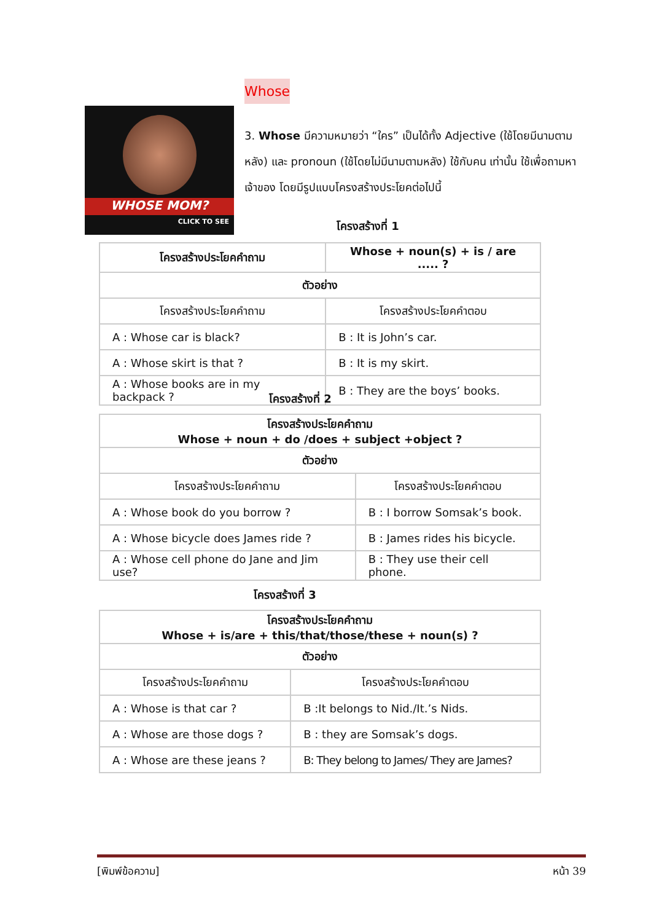Whose
WHOSE MOM?
CLICK TO SEE
3. Whose มีความหมายว่า “ใคร” เป็นได้ทั้ง Adjective (ใช้โดยมีนามตามหลัง) และ pronoun (ใช้โดยไม่มีนามตามหลัง) ใช้กับคน เท่านั้น ใช้เพื่อถามหาเจ้าของ โดยมีรูปแบบโครงสร้างประโยคต่อไปนี้
โครงสร้างที่ 1
| โครงสร้างประโยคคำถาม | Whose + noun(s) + is / are ..... ? |
| --- | --- |
| ตัวอย่าง | |
| โครงสร้างประโยคคำถาม | โครงสร้างประโยคคำตอบ |
| A : Whose car is black? | B : It is John’s car. |
| A : Whose skirt is that ? | B : It is my skirt. |
| A : Whose books are in my backpack ? | B : They are the boys’ books. |
โครงสร้างที่ 2
| โครงสร้างประโยคคำถาม Whose + noun + do /does + subject +object ? | |
| --- | --- |
| ตัวอย่าง | |
| โครงสร้างประโยคคำถาม | โครงสร้างประโยคคำตอบ |
| A : Whose book do you borrow ? | B : I borrow Somsak’s book. |
| A : Whose bicycle does James ride ? | B : James rides his bicycle. |
| A : Whose cell phone do Jane and Jim use? | B : They use their cell phone. |
โครงสร้างที่ 3
| โครงสร้างประโยคคำถาม Whose + is/are + this/that/those/these + noun(s) ? | |
| --- | --- |
| ตัวอย่าง | |
| โครงสร้างประโยคคำถาม | โครงสร้างประโยคคำตอบ |
| A : Whose is that car ? | B :It belongs to Nid./It.’s Nids. |
| A : Whose are those dogs ? | B : they are Somsak’s dogs. |
| A : Whose are these jeans ? | B: They belong to James/ They are James? |
[พิมพ์ข้อความ] หน้า 39